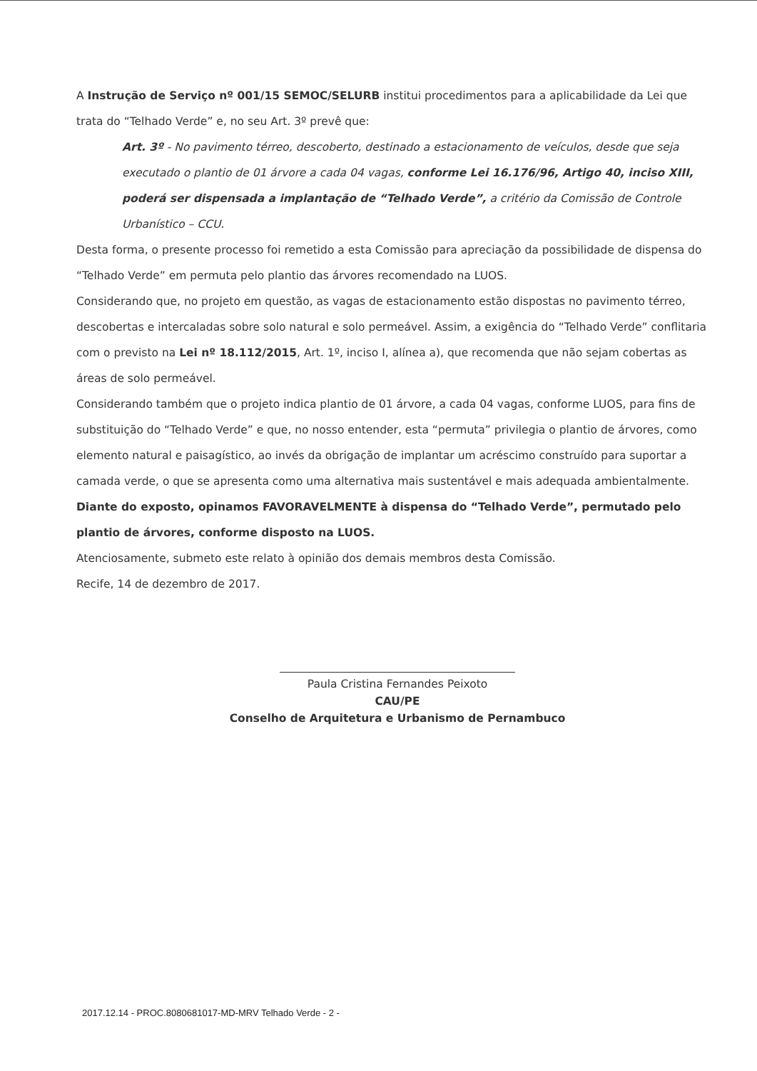A Instrução de Serviço nº 001/15 SEMOC/SELURB institui procedimentos para a aplicabilidade da Lei que trata do “Telhado Verde” e, no seu Art. 3º prevê que:
Art. 3º - No pavimento térreo, descoberto, destinado a estacionamento de veículos, desde que seja executado o plantio de 01 árvore a cada 04 vagas, conforme Lei 16.176/96, Artigo 40, inciso XIII, poderá ser dispensada a implantação de “Telhado Verde”, a critério da Comissão de Controle Urbanístico – CCU.
Desta forma, o presente processo foi remetido a esta Comissão para apreciação da possibilidade de dispensa do “Telhado Verde” em permuta pelo plantio das árvores recomendado na LUOS.
Considerando que, no projeto em questão, as vagas de estacionamento estão dispostas no pavimento térreo, descobertas e intercaladas sobre solo natural e solo permeável. Assim, a exigência do “Telhado Verde” conflitaria com o previsto na Lei nº 18.112/2015, Art. 1º, inciso I, alínea a), que recomenda que não sejam cobertas as áreas de solo permeável.
Considerando também que o projeto indica plantio de 01 árvore, a cada 04 vagas, conforme LUOS, para fins de substituição do “Telhado Verde” e que, no nosso entender, esta “permuta” privilegia o plantio de árvores, como elemento natural e paisagístico, ao invés da obrigação de implantar um acréscimo construído para suportar a camada verde, o que se apresenta como uma alternativa mais sustentável e mais adequada ambientalmente.
Diante do exposto, opinamos FAVORAVELMENTE à dispensa do “Telhado Verde”, permutado pelo plantio de árvores, conforme disposto na LUOS.
Atenciosamente, submeto este relato à opinião dos demais membros desta Comissão.
Recife, 14 de dezembro de 2017.
Paula Cristina Fernandes Peixoto
CAU/PE
Conselho de Arquitetura e Urbanismo de Pernambuco
2017.12.14 - PROC.8080681017-MD-MRV Telhado Verde - 2 -